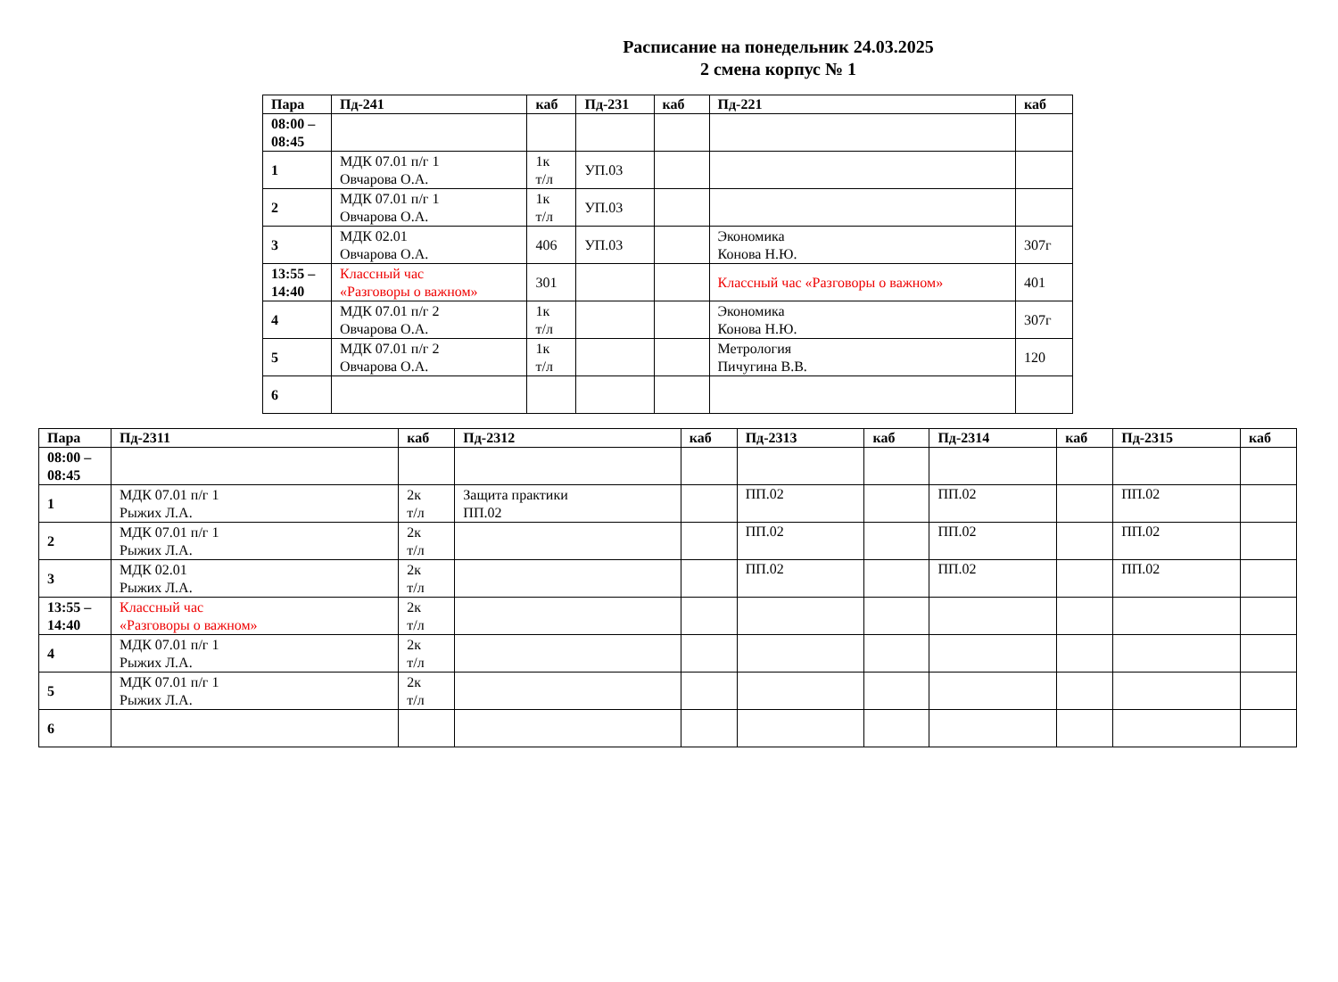Расписание на понедельник 24.03.2025
2 смена корпус № 1
| Пара | Пд-241 | каб | Пд-231 | каб | Пд-221 | каб |
| --- | --- | --- | --- | --- | --- | --- |
| 08:00 – 08:45 | | | | | | |
| 1 | МДК 07.01 п/г 1 Овчарова О.А. | 1к т/л | УП.03 | | | |
| 2 | МДК 07.01 п/г 1 Овчарова О.А. | 1к т/л | УП.03 | | | |
| 3 | МДК 02.01 Овчарова О.А. | 406 | УП.03 | | Экономика Конова Н.Ю. | 307г |
| 13:55 – 14:40 | Классный час «Разговоры о важном» | 301 | | | Классный час «Разговоры о важном» | 401 |
| 4 | МДК 07.01 п/г 2 Овчарова О.А. | 1к т/л | | | Экономика Конова Н.Ю. | 307г |
| 5 | МДК 07.01 п/г 2 Овчарова О.А. | 1к т/л | | | Метрология Пичугина В.В. | 120 |
| 6 | | | | | | |
| Пара | Пд-2311 | каб | Пд-2312 | каб | Пд-2313 | каб | Пд-2314 | каб | Пд-2315 | каб |
| --- | --- | --- | --- | --- | --- | --- | --- | --- | --- | --- |
| 08:00 – 08:45 | | | | | | | | | | |
| 1 | МДК 07.01 п/г 1 Рыжих Л.А. | 2к т/л | Защита практики ПП.02 | | ПП.02 | | ПП.02 | | ПП.02 | |
| 2 | МДК 07.01 п/г 1 Рыжих Л.А. | 2к т/л | | | ПП.02 | | ПП.02 | | ПП.02 | |
| 3 | МДК 02.01 Рыжих Л.А. | 2к т/л | | | ПП.02 | | ПП.02 | | ПП.02 | |
| 13:55 – 14:40 | Классный час «Разговоры о важном» | 2к т/л | | | | | | | | |
| 4 | МДК 07.01 п/г 1 Рыжих Л.А. | 2к т/л | | | | | | | | |
| 5 | МДК 07.01 п/г 1 Рыжих Л.А. | 2к т/л | | | | | | | | |
| 6 | | | | | | | | | | |